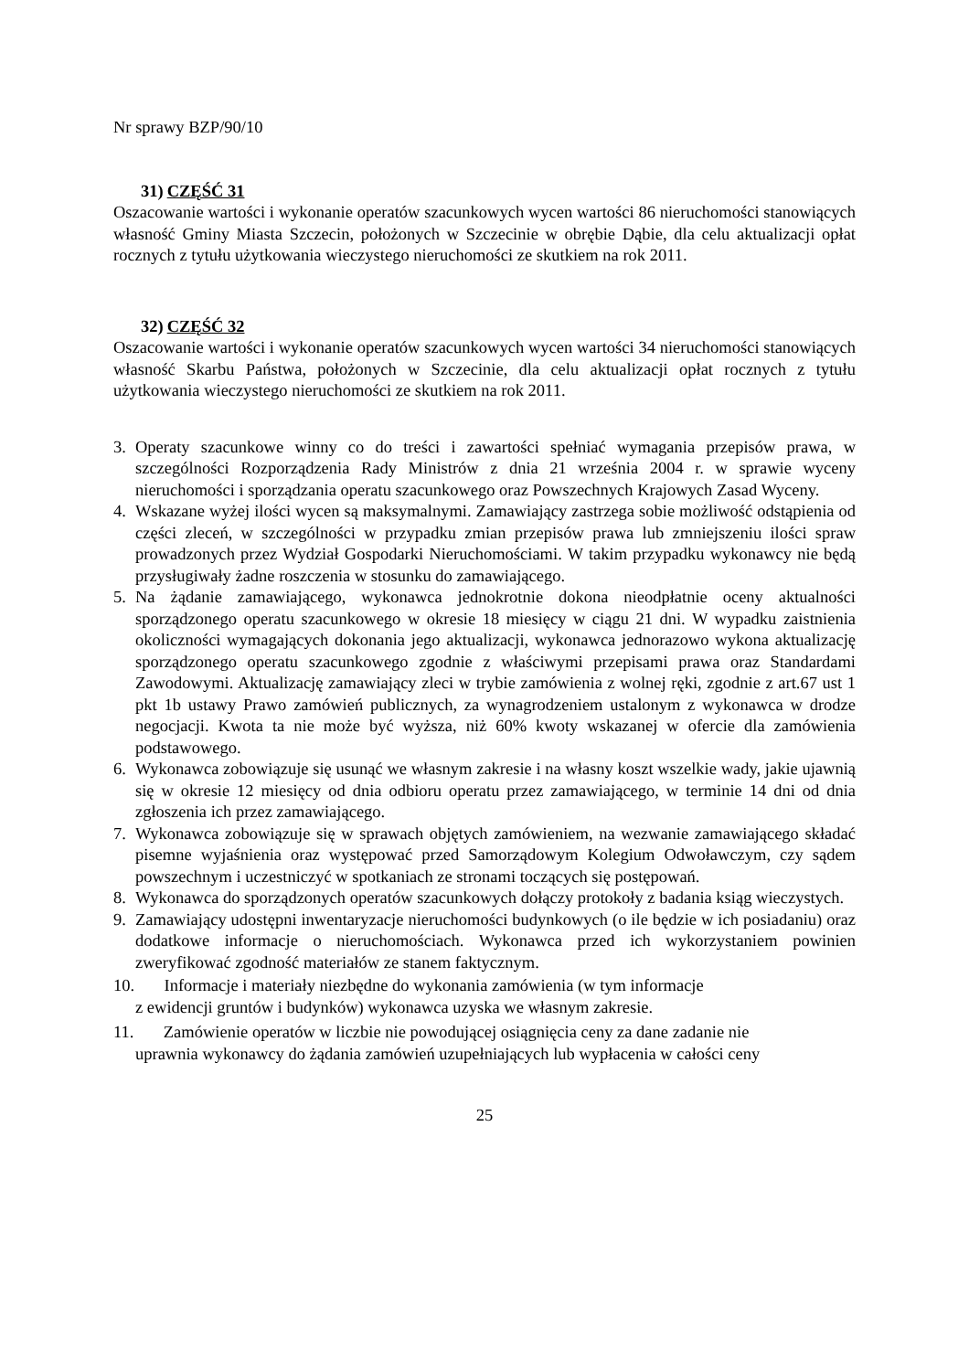Nr sprawy BZP/90/10
31) CZĘŚĆ 31
Oszacowanie wartości i wykonanie operatów szacunkowych wycen wartości 86 nieruchomości stanowiących własność Gminy Miasta Szczecin, położonych w Szczecinie w obrębie Dąbie, dla celu aktualizacji opłat rocznych z tytułu użytkowania wieczystego nieruchomości ze skutkiem na rok 2011.
32) CZĘŚĆ 32
Oszacowanie wartości i wykonanie operatów szacunkowych wycen wartości 34 nieruchomości stanowiących własność Skarbu Państwa, położonych w Szczecinie, dla celu aktualizacji opłat rocznych z tytułu użytkowania wieczystego nieruchomości ze skutkiem na rok 2011.
3. Operaty szacunkowe winny co do treści i zawartości spełniać wymagania przepisów prawa, w szczególności Rozporządzenia Rady Ministrów z dnia 21 września 2004 r. w sprawie wyceny nieruchomości i sporządzania operatu szacunkowego oraz Powszechnych Krajowych Zasad Wyceny.
4. Wskazane wyżej ilości wycen są maksymalnymi. Zamawiający zastrzega sobie możliwość odstąpienia od części zleceń, w szczególności w przypadku zmian przepisów prawa lub zmniejszeniu ilości spraw prowadzonych przez Wydział Gospodarki Nieruchomościami. W takim przypadku wykonawcy nie będą przysługiwały żadne roszczenia w stosunku do zamawiającego.
5. Na żądanie zamawiającego, wykonawca jednokrotnie dokona nieodpłatnie oceny aktualności sporządzonego operatu szacunkowego w okresie 18 miesięcy w ciągu 21 dni. W wypadku zaistnienia okoliczności wymagających dokonania jego aktualizacji, wykonawca jednorazowo wykona aktualizację sporządzonego operatu szacunkowego zgodnie z właściwymi przepisami prawa oraz Standardami Zawodowymi. Aktualizację zamawiający zleci w trybie zamówienia z wolnej ręki, zgodnie z art.67 ust 1 pkt 1b ustawy Prawo zamówień publicznych, za wynagrodzeniem ustalonym z wykonawca w drodze negocjacji. Kwota ta nie może być wyższa, niż 60% kwoty wskazanej w ofercie dla zamówienia podstawowego.
6. Wykonawca zobowiązuje się usunąć we własnym zakresie i na własny koszt wszelkie wady, jakie ujawnią się w okresie 12 miesięcy od dnia odbioru operatu przez zamawiającego, w terminie 14 dni od dnia zgłoszenia ich przez zamawiającego.
7. Wykonawca zobowiązuje się w sprawach objętych zamówieniem, na wezwanie zamawiającego składać pisemne wyjaśnienia oraz występować przed Samorządowym Kolegium Odwoławczym, czy sądem powszechnym i uczestniczyć w spotkaniach ze stronami toczących się postępowań.
8. Wykonawca do sporządzonych operatów szacunkowych dołączy protokoły z badania ksiąg wieczystych.
9. Zamawiający udostępni inwentaryzacje nieruchomości budynkowych (o ile będzie w ich posiadaniu) oraz dodatkowe informacje o nieruchomościach. Wykonawca przed ich wykorzystaniem powinien zweryfikować zgodność materiałów ze stanem faktycznym.
10. Informacje i materiały niezbędne do wykonania zamówienia (w tym informacje
z ewidencji gruntów i budynków) wykonawca uzyska we własnym zakresie.
11. Zamówienie operatów w liczbie nie powodującej osiągnięcia ceny za dane zadanie nie
uprawnia wykonawcy do żądania zamówień uzupełniających lub wypłacenia w całości ceny
25